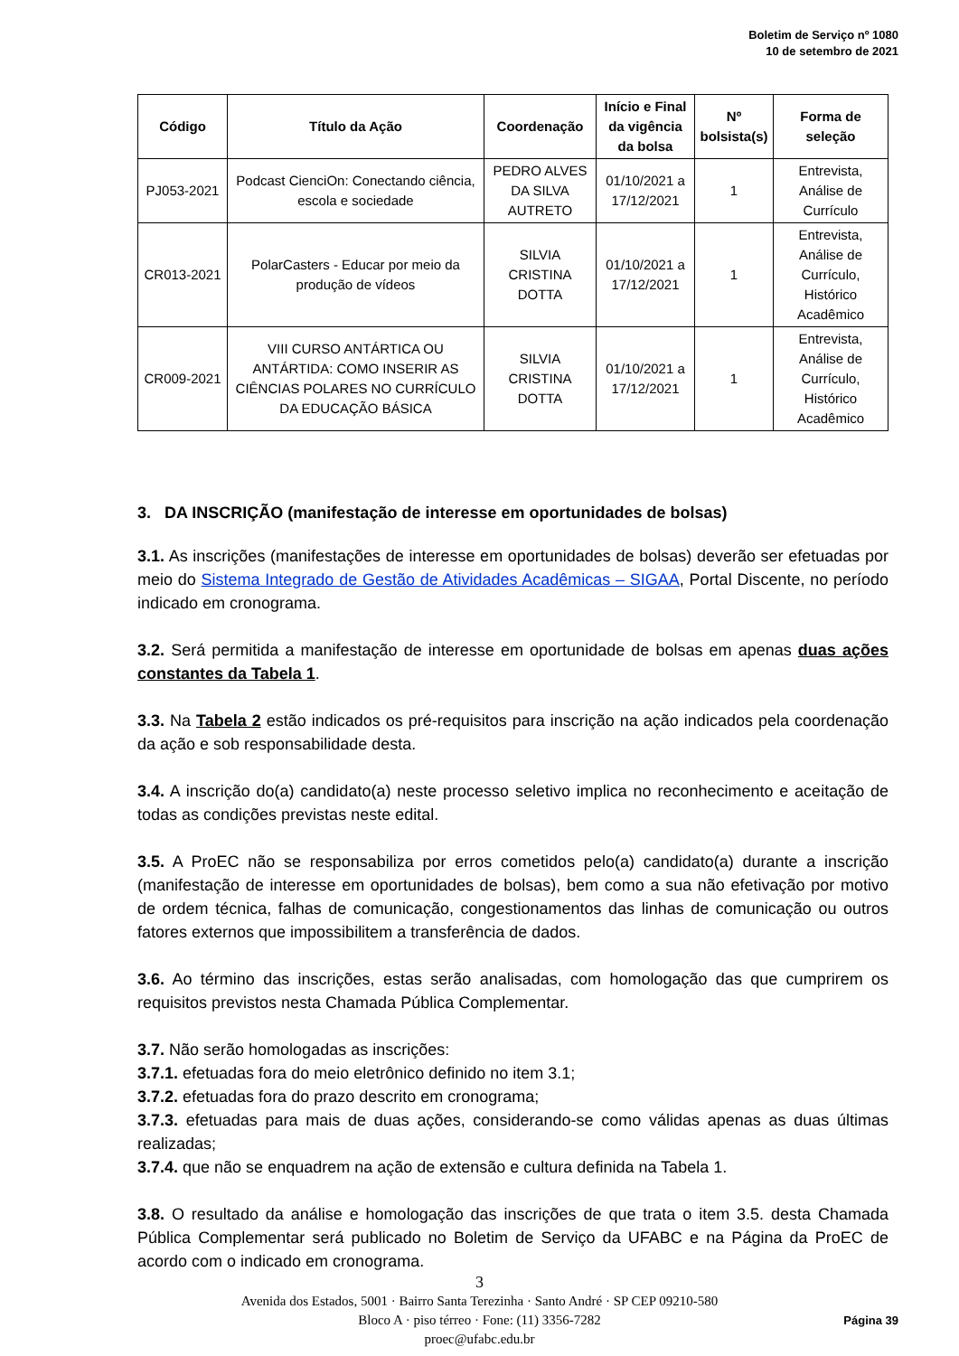Boletim de Serviço nº 1080
10 de setembro de 2021
| Código | Título da Ação | Coordenação | Início e Final da vigência da bolsa | Nº bolsista(s) | Forma de seleção |
| --- | --- | --- | --- | --- | --- |
| PJ053-2021 | Podcast CienciOn: Conectando ciência, escola e sociedade | PEDRO ALVES DA SILVA AUTRETO | 01/10/2021 a 17/12/2021 | 1 | Entrevista, Análise de Currículo |
| CR013-2021 | PolarCasters - Educar por meio da produção de vídeos | SILVIA CRISTINA DOTTA | 01/10/2021 a 17/12/2021 | 1 | Entrevista, Análise de Currículo, Histórico Acadêmico |
| CR009-2021 | VIII CURSO ANTÁRTICA OU ANTÁRTIDA: COMO INSERIR AS CIÊNCIAS POLARES NO CURRÍCULO DA EDUCAÇÃO BÁSICA | SILVIA CRISTINA DOTTA | 01/10/2021 a 17/12/2021 | 1 | Entrevista, Análise de Currículo, Histórico Acadêmico |
3. DA INSCRIÇÃO (manifestação de interesse em oportunidades de bolsas)
3.1. As inscrições (manifestações de interesse em oportunidades de bolsas) deverão ser efetuadas por meio do Sistema Integrado de Gestão de Atividades Acadêmicas – SIGAA, Portal Discente, no período indicado em cronograma.
3.2. Será permitida a manifestação de interesse em oportunidade de bolsas em apenas duas ações constantes da Tabela 1.
3.3. Na Tabela 2 estão indicados os pré-requisitos para inscrição na ação indicados pela coordenação da ação e sob responsabilidade desta.
3.4. A inscrição do(a) candidato(a) neste processo seletivo implica no reconhecimento e aceitação de todas as condições previstas neste edital.
3.5. A ProEC não se responsabiliza por erros cometidos pelo(a) candidato(a) durante a inscrição (manifestação de interesse em oportunidades de bolsas), bem como a sua não efetivação por motivo de ordem técnica, falhas de comunicação, congestionamentos das linhas de comunicação ou outros fatores externos que impossibilitem a transferência de dados.
3.6. Ao término das inscrições, estas serão analisadas, com homologação das que cumprirem os requisitos previstos nesta Chamada Pública Complementar.
3.7. Não serão homologadas as inscrições:
3.7.1. efetuadas fora do meio eletrônico definido no item 3.1;
3.7.2. efetuadas fora do prazo descrito em cronograma;
3.7.3. efetuadas para mais de duas ações, considerando-se como válidas apenas as duas últimas realizadas;
3.7.4. que não se enquadrem na ação de extensão e cultura definida na Tabela 1.
3.8. O resultado da análise e homologação das inscrições de que trata o item 3.5. desta Chamada Pública Complementar será publicado no Boletim de Serviço da UFABC e na Página da ProEC de acordo com o indicado em cronograma.
3
Avenida dos Estados, 5001 · Bairro Santa Terezinha · Santo André · SP CEP 09210-580
Bloco A · piso térreo · Fone: (11) 3356-7282
proec@ufabc.edu.br
Página 39